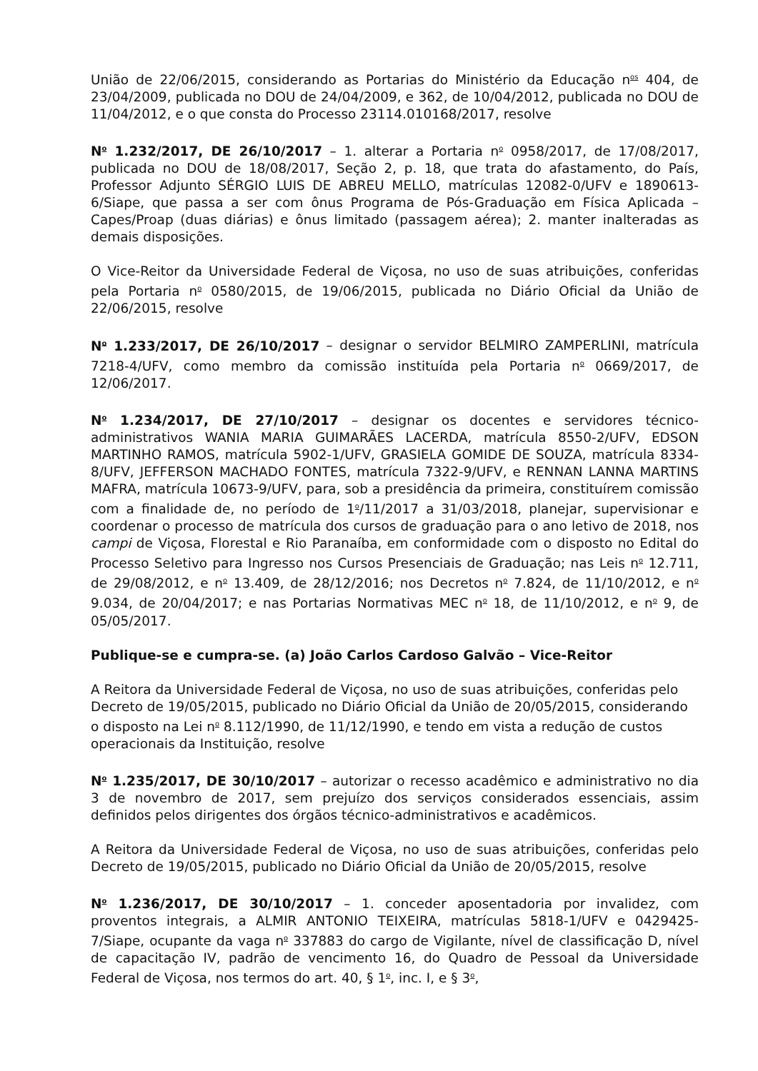União de 22/06/2015, considerando as Portarias do Ministério da Educação n<sup>os</sup> 404, de 23/04/2009, publicada no DOU de 24/04/2009, e 362, de 10/04/2012, publicada no DOU de 11/04/2012, e o que consta do Processo 23114.010168/2017, resolve
N<sup>o</sup> 1.232/2017, DE 26/10/2017 – 1. alterar a Portaria n<sup>o</sup> 0958/2017, de 17/08/2017, publicada no DOU de 18/08/2017, Seção 2, p. 18, que trata do afastamento, do País, Professor Adjunto SÉRGIO LUIS DE ABREU MELLO, matrículas 12082-0/UFV e 1890613-6/Siape, que passa a ser com ônus Programa de Pós-Graduação em Física Aplicada – Capes/Proap (duas diárias) e ônus limitado (passagem aérea); 2. manter inalteradas as demais disposições.
O Vice-Reitor da Universidade Federal de Viçosa, no uso de suas atribuições, conferidas pela Portaria n<sup>o</sup> 0580/2015, de 19/06/2015, publicada no Diário Oficial da União de 22/06/2015, resolve
N<sup>o</sup> 1.233/2017, DE 26/10/2017 – designar o servidor BELMIRO ZAMPERLINI, matrícula 7218-4/UFV, como membro da comissão instituída pela Portaria n<sup>o</sup> 0669/2017, de 12/06/2017.
N<sup>o</sup> 1.234/2017, DE 27/10/2017 – designar os docentes e servidores técnico-administrativos WANIA MARIA GUIMARÃES LACERDA, matrícula 8550-2/UFV, EDSON MARTINHO RAMOS, matrícula 5902-1/UFV, GRASIELA GOMIDE DE SOUZA, matrícula 8334-8/UFV, JEFFERSON MACHADO FONTES, matrícula 7322-9/UFV, e RENNAN LANNA MARTINS MAFRA, matrícula 10673-9/UFV, para, sob a presidência da primeira, constituírem comissão com a finalidade de, no período de 1<sup>o</sup>/11/2017 a 31/03/2018, planejar, supervisionar e coordenar o processo de matrícula dos cursos de graduação para o ano letivo de 2018, nos campi de Viçosa, Florestal e Rio Paranaíba, em conformidade com o disposto no Edital do Processo Seletivo para Ingresso nos Cursos Presenciais de Graduação; nas Leis n<sup>o</sup> 12.711, de 29/08/2012, e n<sup>o</sup> 13.409, de 28/12/2016; nos Decretos n<sup>o</sup> 7.824, de 11/10/2012, e n<sup>o</sup> 9.034, de 20/04/2017; e nas Portarias Normativas MEC n<sup>o</sup> 18, de 11/10/2012, e n<sup>o</sup> 9, de 05/05/2017.
Publique-se e cumpra-se. (a) João Carlos Cardoso Galvão – Vice-Reitor
A Reitora da Universidade Federal de Viçosa, no uso de suas atribuições, conferidas pelo Decreto de 19/05/2015, publicado no Diário Oficial da União de 20/05/2015, considerando o disposto na Lei n<sup>o</sup> 8.112/1990, de 11/12/1990, e tendo em vista a redução de custos operacionais da Instituição, resolve
N<sup>o</sup> 1.235/2017, DE 30/10/2017 – autorizar o recesso acadêmico e administrativo no dia 3 de novembro de 2017, sem prejuízo dos serviços considerados essenciais, assim definidos pelos dirigentes dos órgãos técnico-administrativos e acadêmicos.
A Reitora da Universidade Federal de Viçosa, no uso de suas atribuições, conferidas pelo Decreto de 19/05/2015, publicado no Diário Oficial da União de 20/05/2015, resolve
N<sup>o</sup> 1.236/2017, DE 30/10/2017 – 1. conceder aposentadoria por invalidez, com proventos integrais, a ALMIR ANTONIO TEIXEIRA, matrículas 5818-1/UFV e 0429425-7/Siape, ocupante da vaga n<sup>o</sup> 337883 do cargo de Vigilante, nível de classificação D, nível de capacitação IV, padrão de vencimento 16, do Quadro de Pessoal da Universidade Federal de Viçosa, nos termos do art. 40, § 1<sup>o</sup>, inc. I, e § 3<sup>o</sup>,